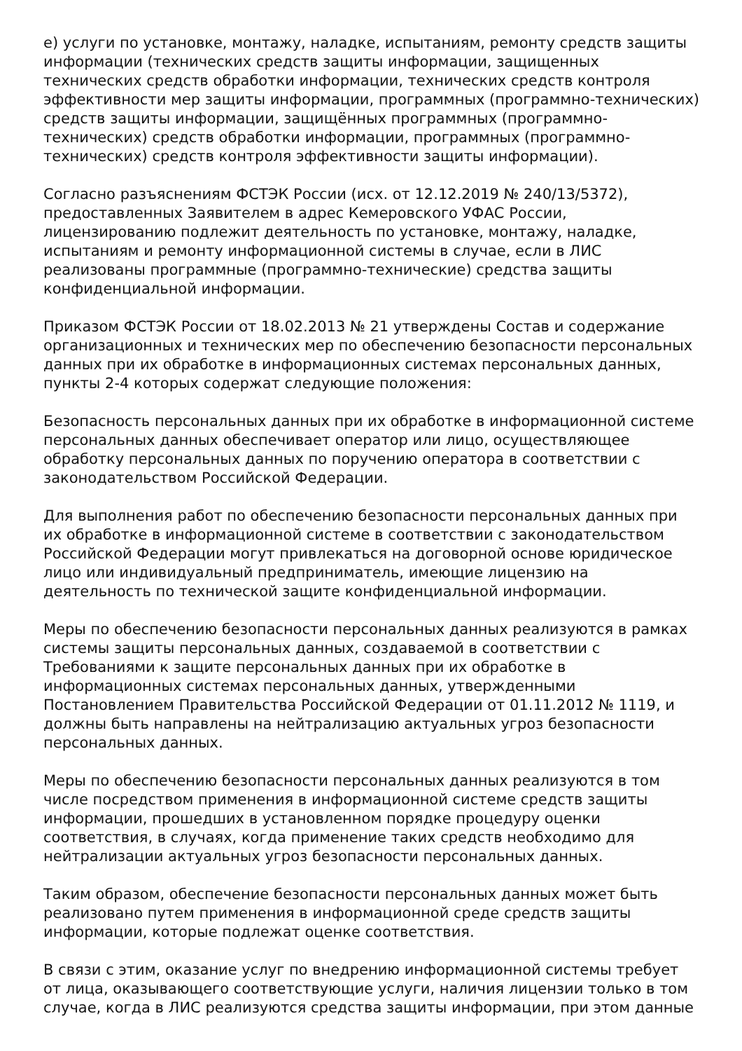е) услуги по установке, монтажу, наладке, испытаниям, ремонту средств защиты информации (технических средств защиты информации, защищенных технических средств обработки информации, технических средств контроля эффективности мер защиты информации, программных (программно-технических) средств защиты информации, защищённых программных (программно-технических) средств обработки информации, программных (программно-технических) средств контроля эффективности защиты информации).
Согласно разъяснениям ФСТЭК России (исх. от 12.12.2019 № 240/13/5372), предоставленных Заявителем в адрес Кемеровского УФАС России, лицензированию подлежит деятельность по установке, монтажу, наладке, испытаниям и ремонту информационной системы в случае, если в ЛИС реализованы программные (программно-технические) средства защиты конфиденциальной информации.
Приказом ФСТЭК России от 18.02.2013 № 21 утверждены Состав и содержание организационных и технических мер по обеспечению безопасности персональных данных при их обработке в информационных системах персональных данных, пункты 2-4 которых содержат следующие положения:
Безопасность персональных данных при их обработке в информационной системе персональных данных обеспечивает оператор или лицо, осуществляющее обработку персональных данных по поручению оператора в соответствии с законодательством Российской Федерации.
Для выполнения работ по обеспечению безопасности персональных данных при их обработке в информационной системе в соответствии с законодательством Российской Федерации могут привлекаться на договорной основе юридическое лицо или индивидуальный предприниматель, имеющие лицензию на деятельность по технической защите конфиденциальной информации.
Меры по обеспечению безопасности персональных данных реализуются в рамках системы защиты персональных данных, создаваемой в соответствии с Требованиями к защите персональных данных при их обработке в информационных системах персональных данных, утвержденными Постановлением Правительства Российской Федерации от 01.11.2012 № 1119, и должны быть направлены на нейтрализацию актуальных угроз безопасности персональных данных.
Меры по обеспечению безопасности персональных данных реализуются в том числе посредством применения в информационной системе средств защиты информации, прошедших в установленном порядке процедуру оценки соответствия, в случаях, когда применение таких средств необходимо для нейтрализации актуальных угроз безопасности персональных данных.
Таким образом, обеспечение безопасности персональных данных может быть реализовано путем применения в информационной среде средств защиты информации, которые подлежат оценке соответствия.
В связи с этим, оказание услуг по внедрению информационной системы требует от лица, оказывающего соответствующие услуги, наличия лицензии только в том случае, когда в ЛИС реализуются средства защиты информации, при этом данные